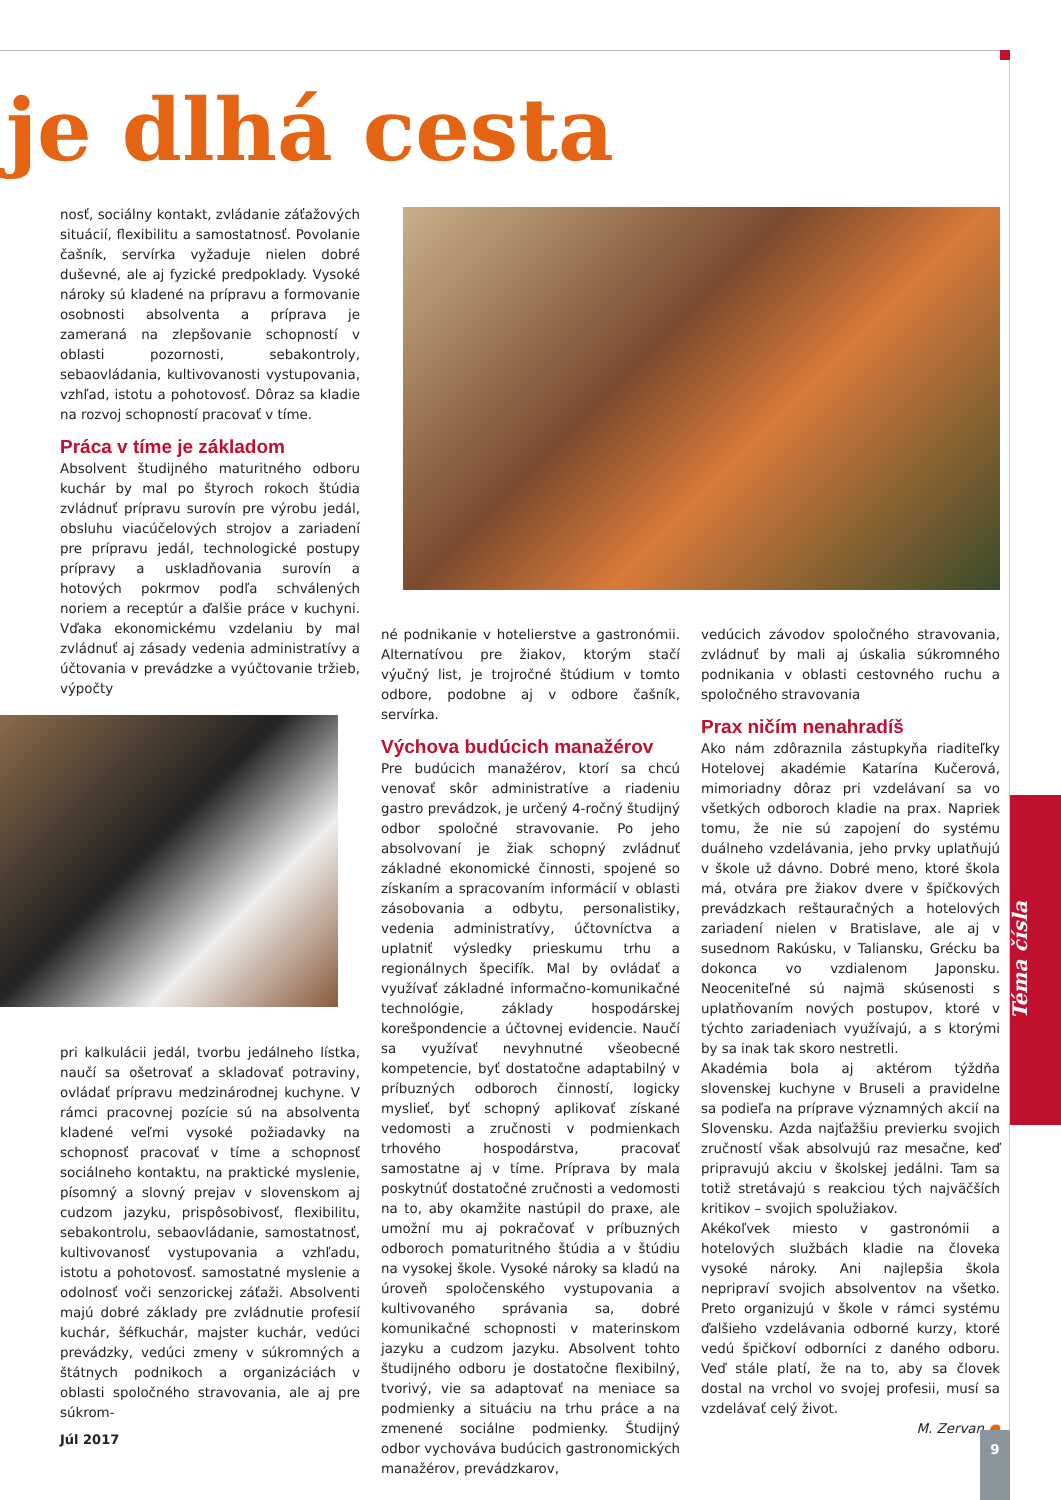je dlhá cesta
nosť, sociálny kontakt, zvládanie záťažových situácií, flexibilitu a samostatnosť. Povolanie čašník, servírka vyžaduje nielen dobré duševné, ale aj fyzické predpoklady. Vysoké nároky sú kladené na prípravu a formovanie osobnosti absolventa a príprava je zameraná na zlepšovanie schopností v oblasti pozornosti, sebakontroly, sebaovládania, kultivovanosti vystupovania, vzhľad, istotu a pohotovosť. Dôraz sa kladie na rozvoj schopností pracovať v tíme.
Práca v tíme je základom
Absolvent študijného maturitného odboru kuchár by mal po štyroch rokoch štúdia zvládnuť prípravu surovín pre výrobu jedál, obsluhu viacúčelových strojov a zariadení pre prípravu jedál, technologické postupy prípravy a uskladňovania surovín a hotových pokrmov podľa schválených noriem a receptúr a ďalšie práce v kuchyni. Vďaka ekonomickému vzdelaniu by mal zvládnuť aj zásady vedenia administratívy a účtovania v prevádzke a vyúčtovanie tržieb, výpočty
pri kalkulácii jedál, tvorbu jedálneho lístka, naučí sa ošetrovať a skladovať potraviny, ovládať prípravu medzinárodnej kuchyne. V rámci pracovnej pozície sú na absolventa kladené veľmi vysoké požiadavky na schopnosť pracovať v tíme a schopnosť sociálneho kontaktu, na praktické myslenie, písomný a slovný prejav v slovenskom aj cudzom jazyku, prispôsobivosť, flexibilitu, sebakontrolu, sebaovládanie, samostatnosť, kultivovanosť vystupovania a vzhľadu, istotu a pohotovosť. samostatné myslenie a odolnosť voči senzorickej záťaži. Absolventi majú dobré základy pre zvládnutie profesií kuchár, šéfkuchár, majster kuchár, vedúci prevádzky, vedúci zmeny v súkromných a štátnych podnikoch a organizáciách v oblasti spoločného stravovania, ale aj pre súkrom-
né podnikanie v hotelierstve a gastronómii. Alternatívou pre žiakov, ktorým stačí výučný list, je trojročné štúdium v tomto odbore, podobne aj v odbore čašník, servírka.
Výchova budúcich manažérov
Pre budúcich manažérov, ktorí sa chcú venovať skôr administratíve a riadeniu gastro prevádzok, je určený 4-ročný študijný odbor spoločné stravovanie. Po jeho absolvovaní je žiak schopný zvládnuť základné ekonomické činnosti, spojené so získaním a spracovaním informácií v oblasti zásobovania a odbytu, personalistiky, vedenia administratívy, účtovníctva a uplatniť výsledky prieskumu trhu a regionálnych špecifík. Mal by ovládať a využívať základné informačno-komunikačné technológie, základy hospodárskej korešpondencie a účtovnej evidencie. Naučí sa využívať nevyhnutné všeobecné kompetencie, byť dostatočne adaptabilný v príbuzných odboroch činností, logicky myslieť, byť schopný aplikovať získané vedomosti a zručnosti v podmienkach trhového hospodárstva, pracovať samostatne aj v tíme. Príprava by mala poskytnúť dostatočné zručnosti a vedomosti na to, aby okamžite nastúpil do praxe, ale umožní mu aj pokračovať v príbuzných odboroch pomaturitného štúdia a v štúdiu na vysokej škole. Vysoké nároky sa kladú na úroveň spoločenského vystupovania a kultivovaného správania sa, dobré komunikačné schopnosti v materinskom jazyku a cudzom jazyku. Absolvent tohto študijného odboru je dostatočne flexibilný, tvorivý, vie sa adaptovať na meniace sa podmienky a situáciu na trhu práce a na zmenené sociálne podmienky. Študijný odbor vychováva budúcich gastronomických manažérov, prevádzkarov,
vedúcich závodov spoločného stravovania, zvládnuť by mali aj úskalia súkromného podnikania v oblasti cestovného ruchu a spoločného stravovania
Prax ničím nenahradíš
Ako nám zdôraznila zástupkyňa riaditeľky Hotelovej akadémie Katarína Kučerová, mimoriadny dôraz pri vzdelávaní sa vo všetkých odboroch kladie na prax. Napriek tomu, že nie sú zapojení do systému duálneho vzdelávania, jeho prvky uplatňujú v škole už dávno. Dobré meno, ktoré škola má, otvára pre žiakov dvere v špičkových prevádzkach reštauračných a hotelových zariadení nielen v Bratislave, ale aj v susednom Rakúsku, v Taliansku, Grécku ba dokonca vo vzdialenom Japonsku. Neoceniteľné sú najmä skúsenosti s uplatňovaním nových postupov, ktoré v týchto zariadeniach využívajú, a s ktorými by sa inak tak skoro nestretli.
Akadémia bola aj aktérom týždňa slovenskej kuchyne v Bruseli a pravidelne sa podieľa na príprave významných akcií na Slovensku. Azda najťažšiu previerku svojich zručností však absolvujú raz mesačne, keď pripravujú akciu v školskej jedálni. Tam sa totiž stretávajú s reakciou tých najväčších kritikov – svojich spolužiakov.
Akékoľvek miesto v gastronómii a hotelových službách kladie na človeka vysoké nároky. Ani najlepšia škola nepripraví svojich absolventov na všetko. Preto organizujú v škole v rámci systému ďalšieho vzdelávania odborné kurzy, ktoré vedú špičkoví odborníci z daného odboru. Veď stále platí, že na to, aby sa človek dostal na vrchol vo svojej profesii, musí sa vzdelávať celý život.
M. Zervan ●
Téma čísla
Júl 2017 9